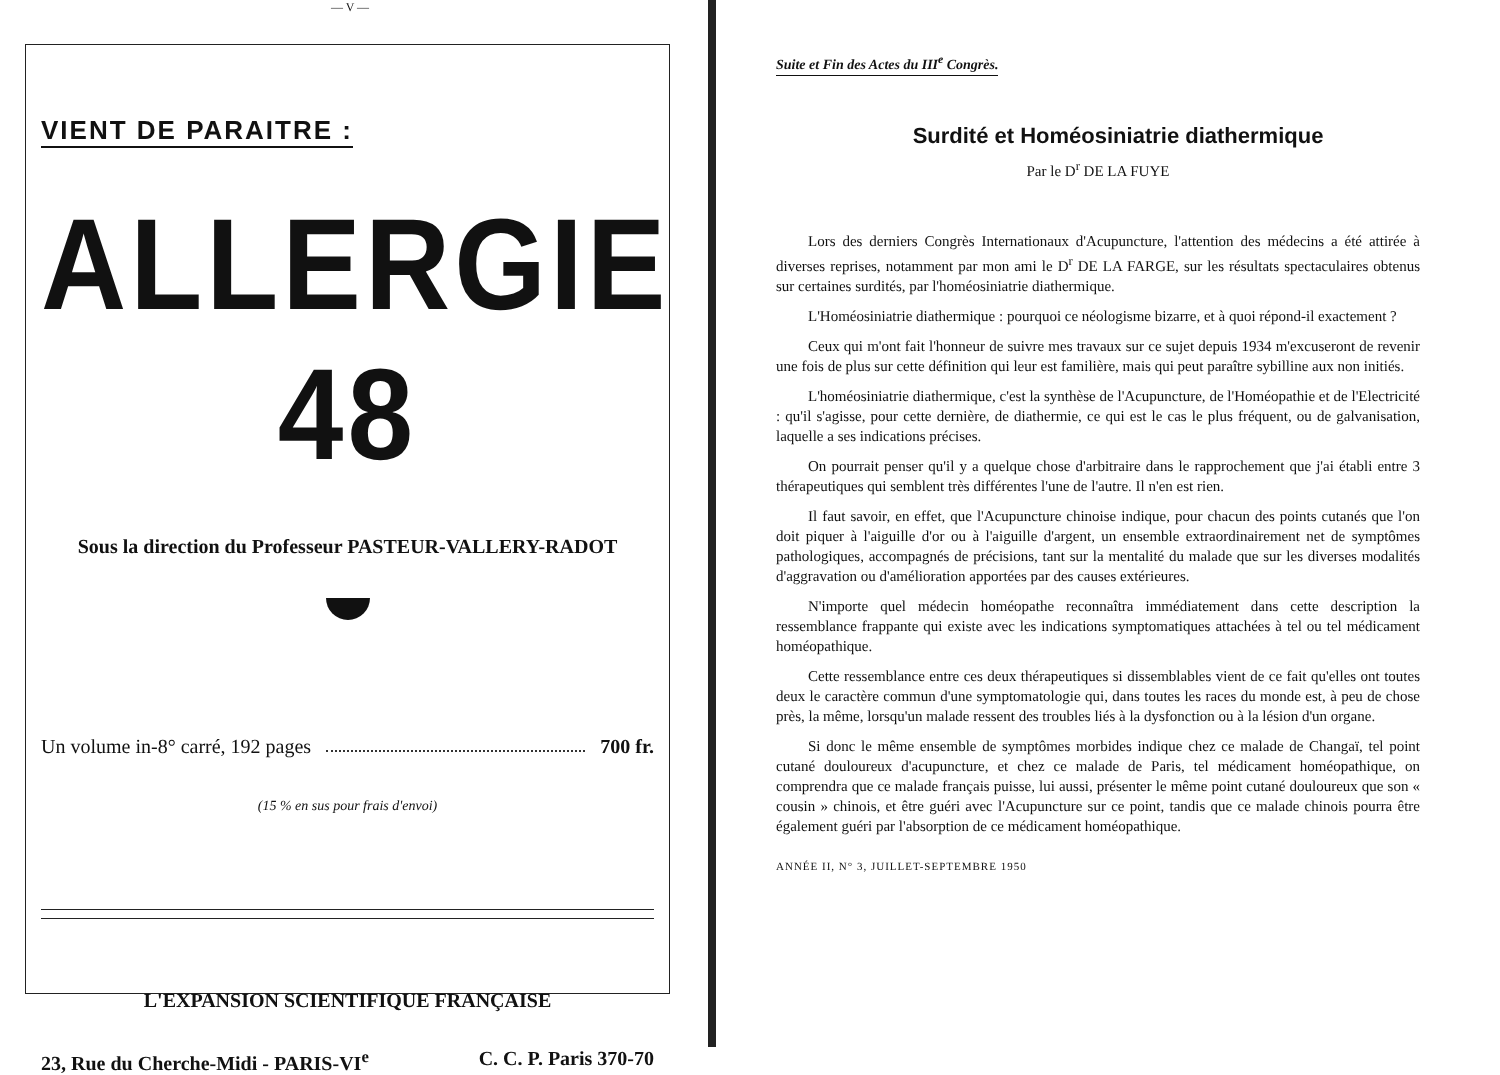— V —
VIENT DE PARAITRE :
ALLERGIE 48
Sous la direction du Professeur PASTEUR-VALLERY-RADOT
Un volume in-8° carré, 192 pages 700 fr.
(15 % en sus pour frais d'envoi)
L'EXPANSION SCIENTIFIQUE FRANÇAISE
23, Rue du Cherche-Midi - PARIS-VI<sup>e</sup> C. C. P. Paris 370-70
Suite et Fin des Actes du III<sup>e</sup> Congrès.
Surdité et Homéosiniatrie diathermique
Par le D<sup>r</sup> DE LA FUYE
Lors des derniers Congrès Internationaux d'Acupuncture, l'attention des médecins a été attirée à diverses reprises, notamment par mon ami le D<sup>r</sup> DE LA FARGE, sur les résultats spectaculaires obtenus sur certaines surdités, par l'homéosiniatrie diathermique.
L'Homéosiniatrie diathermique : pourquoi ce néologisme bizarre, et à quoi répond-il exactement ?
Ceux qui m'ont fait l'honneur de suivre mes travaux sur ce sujet depuis 1934 m'excuseront de revenir une fois de plus sur cette définition qui leur est familière, mais qui peut paraître sybilline aux non initiés.
L'homéosiniatrie diathermique, c'est la synthèse de l'Acupuncture, de l'Homéopathie et de l'Electricité : qu'il s'agisse, pour cette dernière, de diathermie, ce qui est le cas le plus fréquent, ou de galvanisation, laquelle a ses indications précises.
On pourrait penser qu'il y a quelque chose d'arbitraire dans le rapprochement que j'ai établi entre 3 thérapeutiques qui semblent très différentes l'une de l'autre. Il n'en est rien.
Il faut savoir, en effet, que l'Acupuncture chinoise indique, pour chacun des points cutanés que l'on doit piquer à l'aiguille d'or ou à l'aiguille d'argent, un ensemble extraordinairement net de symptômes pathologiques, accompagnés de précisions, tant sur la mentalité du malade que sur les diverses modalités d'aggravation ou d'amélioration apportées par des causes extérieures.
N'importe quel médecin homéopathe reconnaîtra immédiatement dans cette description la ressemblance frappante qui existe avec les indications symptomatiques attachées à tel ou tel médicament homéopathique.
Cette ressemblance entre ces deux thérapeutiques si dissemblables vient de ce fait qu'elles ont toutes deux le caractère commun d'une symptomatologie qui, dans toutes les races du monde est, à peu de chose près, la même, lorsqu'un malade ressent des troubles liés à la dysfonction ou à la lésion d'un organe.
Si donc le même ensemble de symptômes morbides indique chez ce malade de Changaï, tel point cutané douloureux d'acupuncture, et chez ce malade de Paris, tel médicament homéopathique, on comprendra que ce malade français puisse, lui aussi, présenter le même point cutané douloureux que son « cousin » chinois, et être guéri avec l'Acupuncture sur ce point, tandis que ce malade chinois pourra être également guéri par l'absorption de ce médicament homéopathique.
ANNÉE II, N° 3, JUILLET-SEPTEMBRE 1950